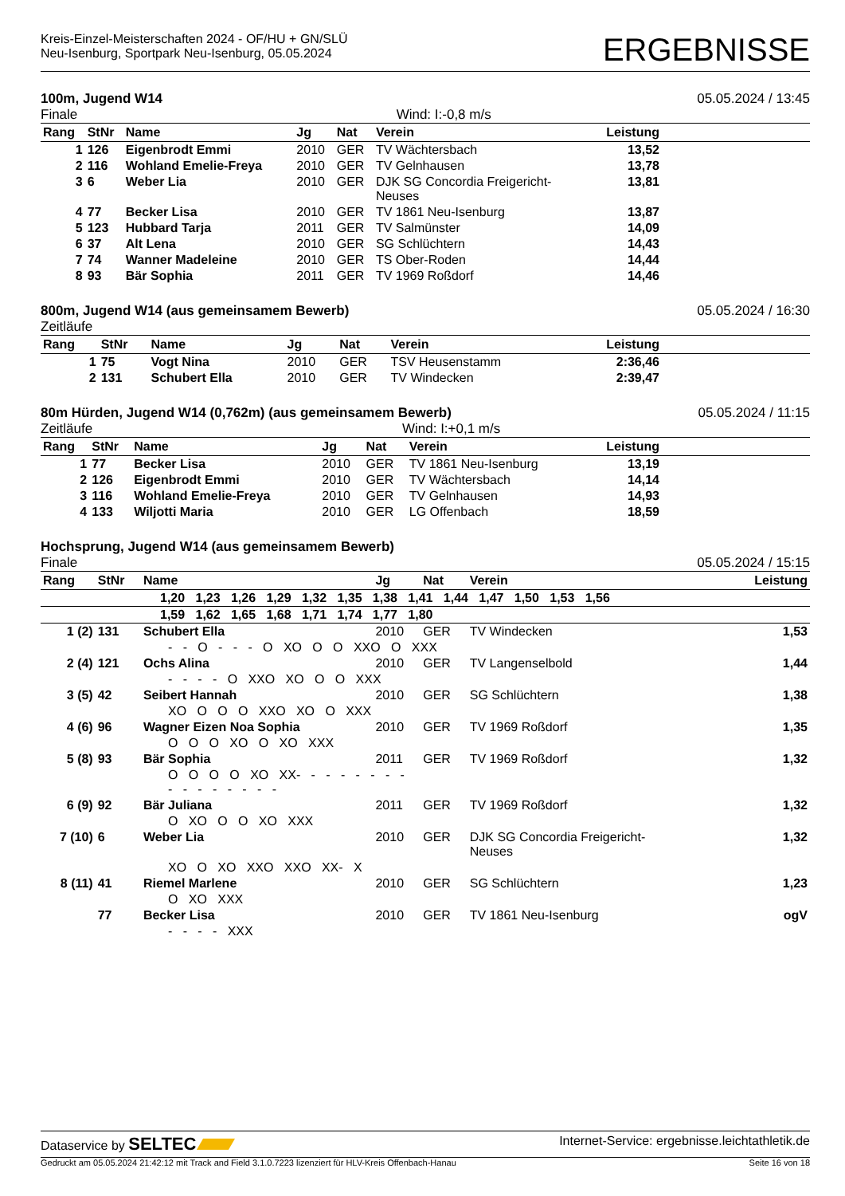Kreis-Einzel-Meisterschaften 2024 - OF/HU + GN/SLÜ
Neu-Isenburg, Sportpark Neu-Isenburg, 05.05.2024
ERGEBNISSE
100m, Jugend W14 05.05.2024 / 13:45
Finale Wind: I:-0,8 m/s
| Rang | StNr | Name | Jg | Nat | Verein | Leistung | |
| --- | --- | --- | --- | --- | --- | --- | --- |
| 1 | 126 | Eigenbrodt Emmi | 2010 | GER | TV Wächtersbach | 13,52 | |
| 2 | 116 | Wohland Emelie-Freya | 2010 | GER | TV Gelnhausen | 13,78 | |
| 3 | 6 | Weber Lia | 2010 | GER | DJK SG Concordia Freigericht- Neuses | 13,81 | |
| 4 | 77 | Becker Lisa | 2010 | GER | TV 1861 Neu-Isenburg | 13,87 | |
| 5 | 123 | Hubbard Tarja | 2011 | GER | TV Salmünster | 14,09 | |
| 6 | 37 | Alt Lena | 2010 | GER | SG Schlüchtern | 14,43 | |
| 7 | 74 | Wanner Madeleine | 2010 | GER | TS Ober-Roden | 14,44 | |
| 8 | 93 | Bär Sophia | 2011 | GER | TV 1969 Roßdorf | 14,46 | |
800m, Jugend W14 (aus gemeinsamem Bewerb) 05.05.2024 / 16:30
Zeitläufe
| Rang | StNr | Name | Jg | Nat | Verein | Leistung | |
| --- | --- | --- | --- | --- | --- | --- | --- |
| 1 | 75 | Vogt Nina | 2010 | GER | TSV Heusenstamm | 2:36,46 | |
| 2 | 131 | Schubert Ella | 2010 | GER | TV Windecken | 2:39,47 | |
80m Hürden, Jugend W14 (0,762m) (aus gemeinsamem Bewerb) 05.05.2024 / 11:15
Zeitläufe Wind: I:+0,1 m/s
| Rang | StNr | Name | Jg | Nat | Verein | Leistung | |
| --- | --- | --- | --- | --- | --- | --- | --- |
| 1 | 77 | Becker Lisa | 2010 | GER | TV 1861 Neu-Isenburg | 13,19 | |
| 2 | 126 | Eigenbrodt Emmi | 2010 | GER | TV Wächtersbach | 14,14 | |
| 3 | 116 | Wohland Emelie-Freya | 2010 | GER | TV Gelnhausen | 14,93 | |
| 4 | 133 | Wiljotti Maria | 2010 | GER | LG Offenbach | 18,59 | |
Hochsprung, Jugend W14 (aus gemeinsamem Bewerb)
Finale 05.05.2024 / 15:15
| Rang | StNr | Name | Jg | Nat | Verein | Leistung |
| --- | --- | --- | --- | --- | --- | --- |
| 1,20 1,23 1,26 1,29 1,32 1,35 1,38 1,41 1,44 1,47 1,50 1,53 1,56 | | | | | | |
| 1,59 1,62 1,65 1,68 1,71 1,74 1,77 1,80 | | | | | | |
| 1 (2) | 131 | Schubert Ella | 2010 | GER | TV Windecken | 1,53 |
| - - O - - - O XO O O XXO O XXX | | | | | | |
| 2 (4) | 121 | Ochs Alina | 2010 | GER | TV Langenselbold | 1,44 |
| - - - - O XXO XO O O XXX | | | | | | |
| 3 (5) | 42 | Seibert Hannah | 2010 | GER | SG Schlüchtern | 1,38 |
| XO O O O XXO XO O XXX | | | | | | |
| 4 (6) | 96 | Wagner Eizen Noa Sophia | 2010 | GER | TV 1969 Roßdorf | 1,35 |
| O O O XO O XO XXX | | | | | | |
| 5 (8) | 93 | Bär Sophia | 2011 | GER | TV 1969 Roßdorf | 1,32 |
| O O O O XO XX- - - - - - - - - - - - - - - - | | | | | | |
| 6 (9) | 92 | Bär Juliana | 2011 | GER | TV 1969 Roßdorf | 1,32 |
| O XO O O XO XXX | | | | | | |
| 7 (10) | 6 | Weber Lia | 2010 | GER | DJK SG Concordia Freigericht- Neuses | 1,32 |
| XO O XO XXO XXO XX- X | | | | | | |
| 8 (11) | 41 | Riemel Marlene | 2010 | GER | SG Schlüchtern | 1,23 |
| O XO XXX | | | | | | |
| | 77 | Becker Lisa | 2010 | GER | TV 1861 Neu-Isenburg | ogV |
| - - - - XXX | | | | | | |
Dataservice by SELTEC Internet-Service: ergebnisse.leichtathletik.de
Gedruckt am 05.05.2024 21:42:12 mit Track and Field 3.1.0.7223 lizenziert für HLV-Kreis Offenbach-Hanau Seite 16 von 18